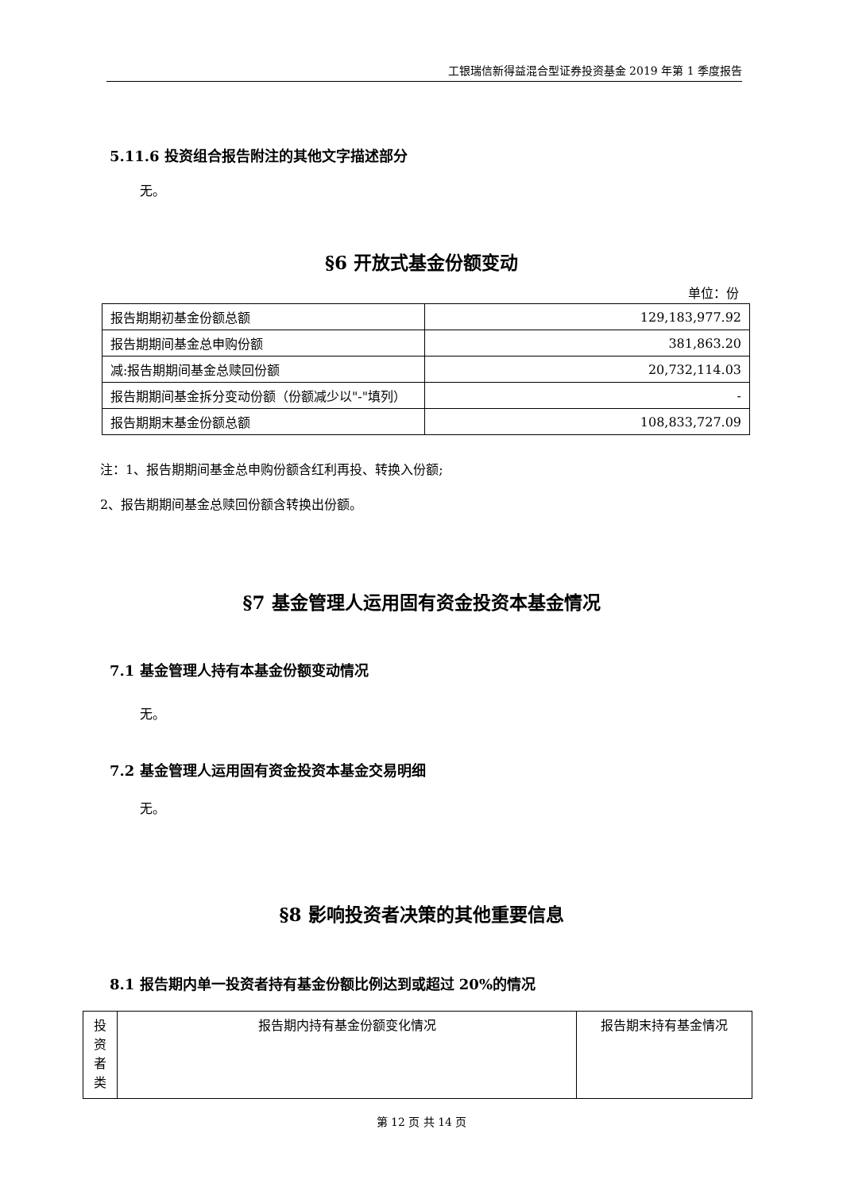工银瑞信新得益混合型证券投资基金 2019 年第 1 季度报告
5.11.6 投资组合报告附注的其他文字描述部分
无。
§6 开放式基金份额变动
单位：份
| 报告期期初基金份额总额 | 129,183,977.92 |
| 报告期期间基金总申购份额 | 381,863.20 |
| 减:报告期期间基金总赎回份额 | 20,732,114.03 |
| 报告期期间基金拆分变动份额（份额减少以"-"填列） | - |
| 报告期期末基金份额总额 | 108,833,727.09 |
注：1、报告期期间基金总申购份额含红利再投、转换入份额;
2、报告期期间基金总赎回份额含转换出份额。
§7 基金管理人运用固有资金投资本基金情况
7.1 基金管理人持有本基金份额变动情况
无。
7.2 基金管理人运用固有资金投资本基金交易明细
无。
§8 影响投资者决策的其他重要信息
8.1 报告期内单一投资者持有基金份额比例达到或超过 20%的情况
| 投资者类 | 报告期内持有基金份额变化情况 | 报告期末持有基金情况 |
第 12 页 共 14 页